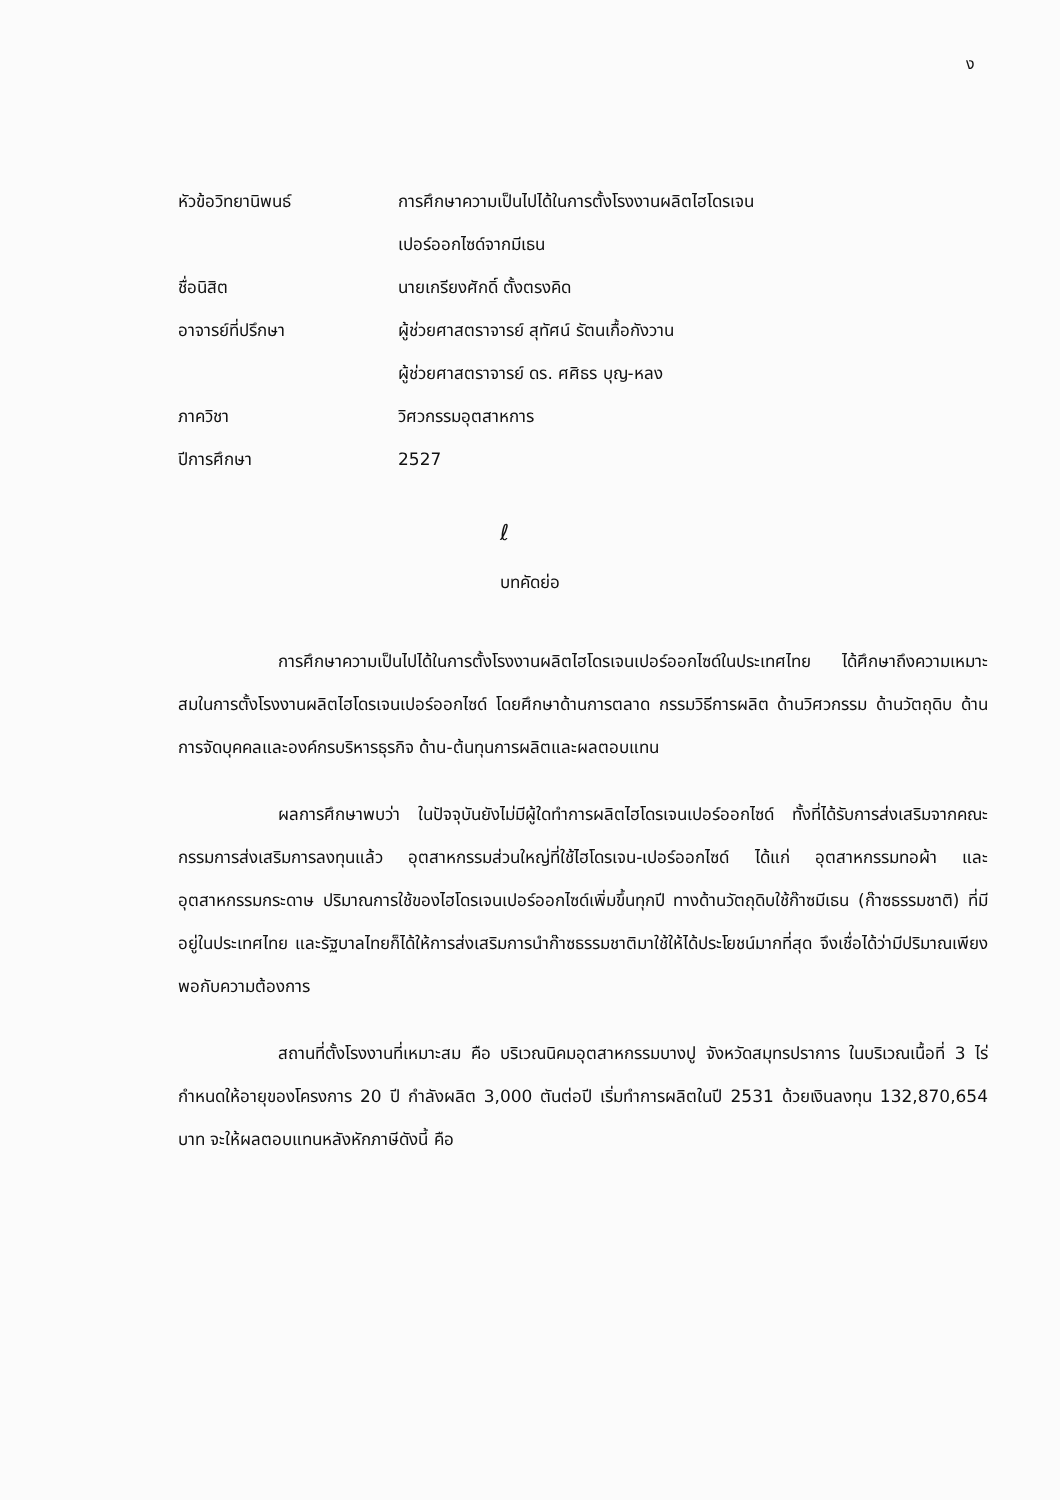ง
หัวข้อวิทยานิพนธ์ การศึกษาความเป็นไปได้ในการตั้งโรงงานผลิตไฮโดรเจน
เปอร์ออกไซด์จากมีเธน
ชื่อนิสิต นายเกรียงศักดิ์ ตั้งตรงคิด
อาจารย์ที่ปรึกษา ผู้ช่วยศาสตราจารย์ สุทัศน์ รัตนเกื้อกังวาน
ผู้ช่วยศาสตราจารย์ ดร. ศศิธร บุญ-หลง
ภาควิชา วิศวกรรมอุตสาหการ
ปีการศึกษา 2527
ℓ
บทคัดย่อ
การศึกษาความเป็นไปได้ในการตั้งโรงงานผลิตไฮโดรเจนเปอร์ออกไซด์ในประเทศไทย ได้ศึกษาถึงความเหมาะสมในการตั้งโรงงานผลิตไฮโดรเจนเปอร์ออกไซด์ โดยศึกษาด้านการตลาด กรรมวิธีการผลิต ด้านวิศวกรรม ด้านวัตถุดิบ ด้านการจัดบุคคลและองค์กรบริหารธุรกิจ ด้าน-ต้นทุนการผลิตและผลตอบแทน
ผลการศึกษาพบว่า ในปัจจุบันยังไม่มีผู้ใดทำการผลิตไฮโดรเจนเปอร์ออกไซด์ ทั้งที่ได้รับการส่งเสริมจากคณะกรรมการส่งเสริมการลงทุนแล้ว อุตสาหกรรมส่วนใหญ่ที่ใช้ไฮโดรเจน-เปอร์ออกไซด์ ได้แก่ อุตสาหกรรมทอผ้า และอุตสาหกรรมกระดาษ ปริมาณการใช้ของไฮโดรเจนเปอร์ออกไซด์เพิ่มขึ้นทุกปี ทางด้านวัตถุดิบใช้ก๊าซมีเธน (ก๊าซธรรมชาติ) ที่มีอยู่ในประเทศไทย และรัฐบาลไทยก็ได้ให้การส่งเสริมการนำก๊าซธรรมชาติมาใช้ให้ได้ประโยชน์มากที่สุด จึงเชื่อได้ว่ามีปริมาณเพียงพอกับความต้องการ
สถานที่ตั้งโรงงานที่เหมาะสม คือ บริเวณนิคมอุตสาหกรรมบางปู จังหวัดสมุทรปราการ ในบริเวณเนื้อที่ 3 ไร่ กำหนดให้อายุของโครงการ 20 ปี กำลังผลิต 3,000 ตันต่อปี เริ่มทำการผลิตในปี 2531 ด้วยเงินลงทุน 132,870,654 บาท จะให้ผลตอบแทนหลังหักภาษีดังนี้ คือ